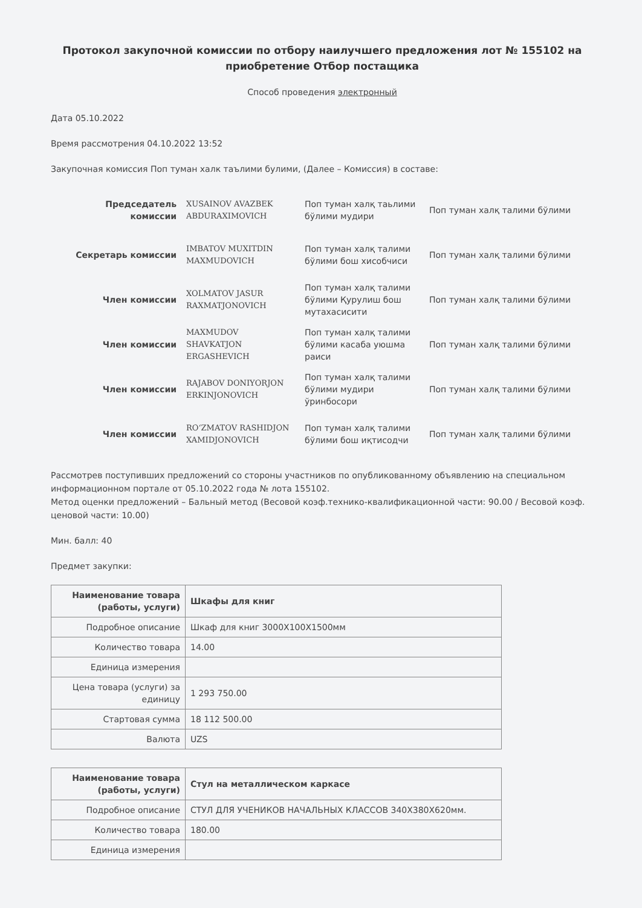Протокол закупочной комиссии по отбору наилучшего предложения лот № 155102 на приобретение Отбор постащика
Способ проведения электронный
Дата 05.10.2022
Время рассмотрения 04.10.2022 13:52
Закупочная комиссия Поп туман халк таълими булими, (Далее – Комиссия) в составе:
| Председатель комиссии | XUSAINOV AVAZBEK ABDURAXIMOVICH | Поп туман халқ таьлими бўлими мудири | Поп туман халқ талими бўлими |
| Секретарь комиссии | IMBATOV MUXITDIN MAXMUDOVICH | Поп туман халқ талими бўлими бош хисобчиси | Поп туман халқ талими бўлими |
| Член комиссии | XOLMATOV JASUR RAXMATJONOVICH | Поп туман халқ талими бўлими Қурулиш бош мутахасисити | Поп туман халқ талими бўлими |
| Член комиссии | MAXMUDOV SHAVKATJON ERGASHEVICH | Поп туман халқ талими бўлими касаба уюшма раиси | Поп туман халқ талими бўлими |
| Член комиссии | RAJABOV DONIYORJON ERKINJONOVICH | Поп туман халқ талими бўлими мудири ўринбосори | Поп туман халқ талими бўлими |
| Член комиссии | RO‘ZMATOV RASHIDJON XAMIDJONOVICH | Поп туман халқ талими бўлими бош иқтисодчи | Поп туман халқ талими бўлими |
Рассмотрев поступивших предложений со стороны участников по опубликованному объявлению на специальном информационном портале от 05.10.2022 года № лота 155102.
Метод оценки предложений – Бальный метод (Весовой коэф.технико-квалификационной части: 90.00 / Весовой коэф. ценовой части: 10.00)
Мин. балл: 40
Предмет закупки:
| Наименование товара (работы, услуги) | Шкафы для книг |
| --- | --- |
| Подробное описание | Шкаф для книг 3000Х100Х1500мм |
| Количество товара | 14.00 |
| Единица измерения | |
| Цена товара (услуги) за единицу | 1 293 750.00 |
| Стартовая сумма | 18 112 500.00 |
| Валюта | UZS |
| Наименование товара (работы, услуги) | Стул на металлическом каркасе |
| --- | --- |
| Подробное описание | СТУЛ ДЛЯ УЧЕНИКОВ НАЧАЛЬНЫХ КЛАССОВ 340Х380Х620мм. |
| Количество товара | 180.00 |
| Единица измерения | |